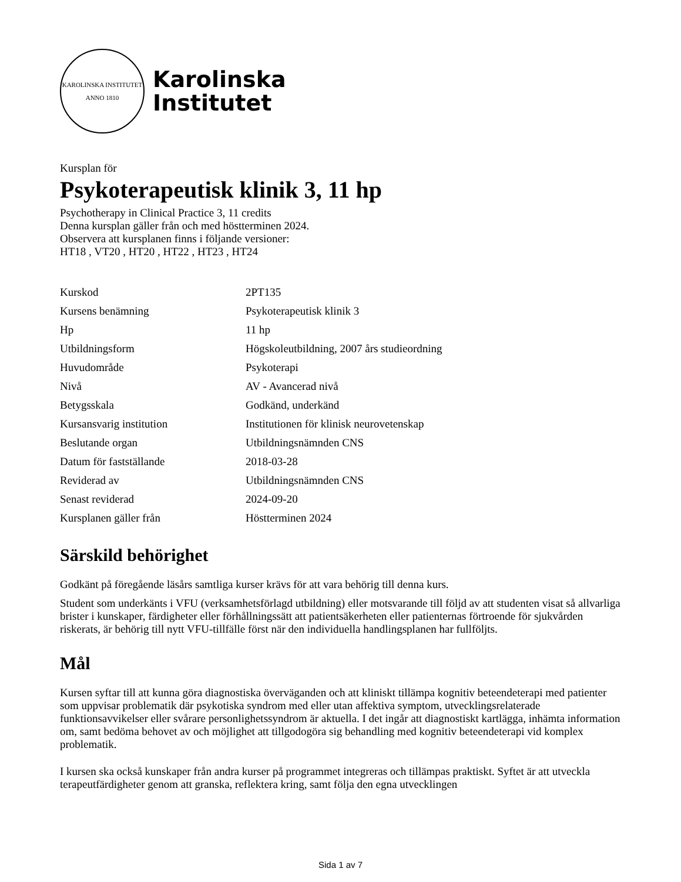KAROLINSKA INSTITUTET
ANNO 1810
Karolinska
Institutet
Kursplan för
Psykoterapeutisk klinik 3, 11 hp
Psychotherapy in Clinical Practice 3, 11 credits
Denna kursplan gäller från och med höstterminen 2024.
Observera att kursplanen finns i följande versioner:
HT18 , VT20 , HT20 , HT22 , HT23 , HT24
| Kurskod | 2PT135 |
| Kursens benämning | Psykoterapeutisk klinik 3 |
| Hp | 11 hp |
| Utbildningsform | Högskoleutbildning, 2007 års studieordning |
| Huvudområde | Psykoterapi |
| Nivå | AV - Avancerad nivå |
| Betygsskala | Godkänd, underkänd |
| Kursansvarig institution | Institutionen för klinisk neurovetenskap |
| Beslutande organ | Utbildningsnämnden CNS |
| Datum för fastställande | 2018-03-28 |
| Reviderad av | Utbildningsnämnden CNS |
| Senast reviderad | 2024-09-20 |
| Kursplanen gäller från | Höstterminen 2024 |
Särskild behörighet
Godkänt på föregående läsårs samtliga kurser krävs för att vara behörig till denna kurs.
Student som underkänts i VFU (verksamhetsförlagd utbildning) eller motsvarande till följd av att studenten visat så allvarliga brister i kunskaper, färdigheter eller förhållningssätt att patientsäkerheten eller patienternas förtroende för sjukvården riskerats, är behörig till nytt VFU-tillfälle först när den individuella handlingsplanen har fullföljts.
Mål
Kursen syftar till att kunna göra diagnostiska överväganden och att kliniskt tillämpa kognitiv beteendeterapi med patienter som uppvisar problematik där psykotiska syndrom med eller utan affektiva symptom, utvecklingsrelaterade funktionsavvikelser eller svårare personlighetssyndrom är aktuella. I det ingår att diagnostiskt kartlägga, inhämta information om, samt bedöma behovet av och möjlighet att tillgodogöra sig behandling med kognitiv beteendeterapi vid komplex problematik.
I kursen ska också kunskaper från andra kurser på programmet integreras och tillämpas praktiskt. Syftet är att utveckla terapeutfärdigheter genom att granska, reflektera kring, samt följa den egna utvecklingen
Sida 1 av 7